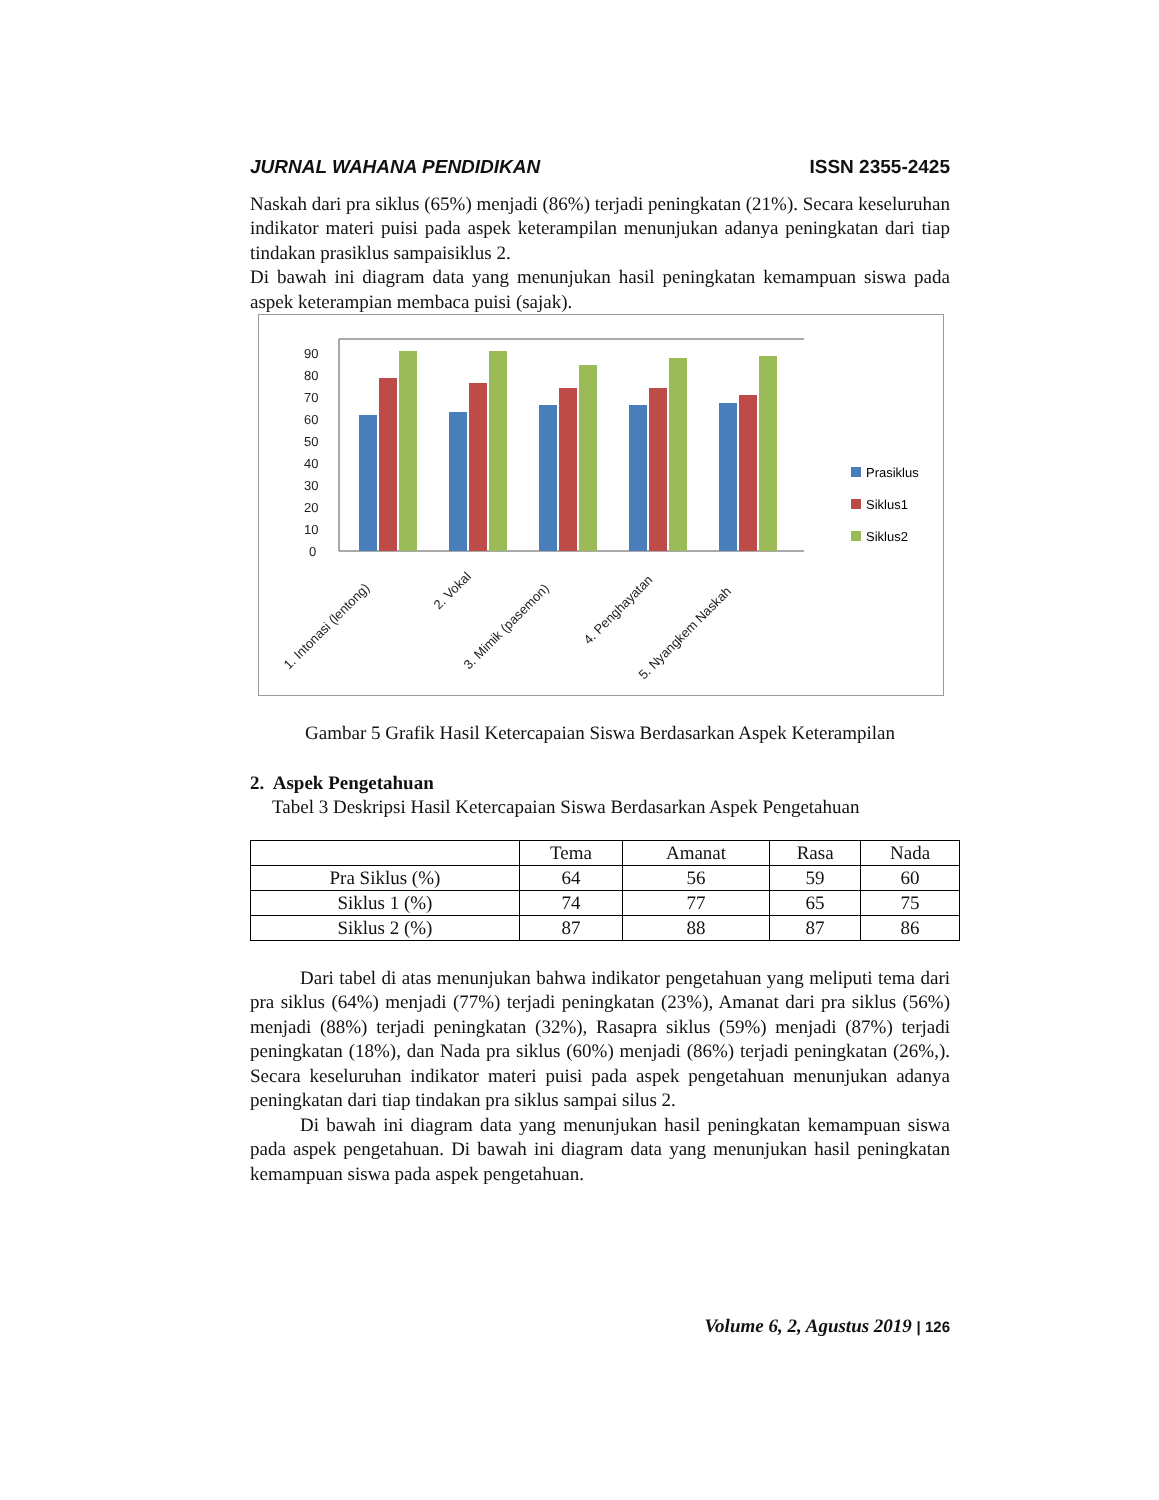JURNAL WAHANA PENDIDIKAN ISSN 2355-2425
Naskah dari pra siklus (65%) menjadi (86%) terjadi peningkatan (21%). Secara keseluruhan indikator materi puisi pada aspek keterampilan menunjukan adanya peningkatan dari tiap tindakan prasiklus sampaisiklus 2.
Di bawah ini diagram data yang menunjukan hasil peningkatan kemampuan siswa pada aspek keterampian membaca puisi (sajak).
90
80
70
60
50
40
30
20
10
0
1. Intonasi (lentong)
2. Vokal
3. Mimik (pasemon)
4. Penghayatan
5. Nyangkem Naskah
Prasiklus
Siklus1
Siklus2
Gambar 5 Grafik Hasil Ketercapaian Siswa Berdasarkan Aspek Keterampilan
2. Aspek Pengetahuan
Tabel 3 Deskripsi Hasil Ketercapaian Siswa Berdasarkan Aspek Pengetahuan
| | Tema | Amanat | Rasa | Nada |
| --- | --- | --- | --- | --- |
| Pra Siklus (%) | 64 | 56 | 59 | 60 |
| Siklus 1 (%) | 74 | 77 | 65 | 75 |
| Siklus 2 (%) | 87 | 88 | 87 | 86 |
Dari tabel di atas menunjukan bahwa indikator pengetahuan yang meliputi tema dari pra siklus (64%) menjadi (77%) terjadi peningkatan (23%), Amanat dari pra siklus (56%) menjadi (88%) terjadi peningkatan (32%), Rasapra siklus (59%) menjadi (87%) terjadi peningkatan (18%), dan Nada pra siklus (60%) menjadi (86%) terjadi peningkatan (26%,). Secara keseluruhan indikator materi puisi pada aspek pengetahuan menunjukan adanya peningkatan dari tiap tindakan pra siklus sampai silus 2.
Di bawah ini diagram data yang menunjukan hasil peningkatan kemampuan siswa pada aspek pengetahuan. Di bawah ini diagram data yang menunjukan hasil peningkatan kemampuan siswa pada aspek pengetahuan.
Volume 6, 2, Agustus 2019 | 126